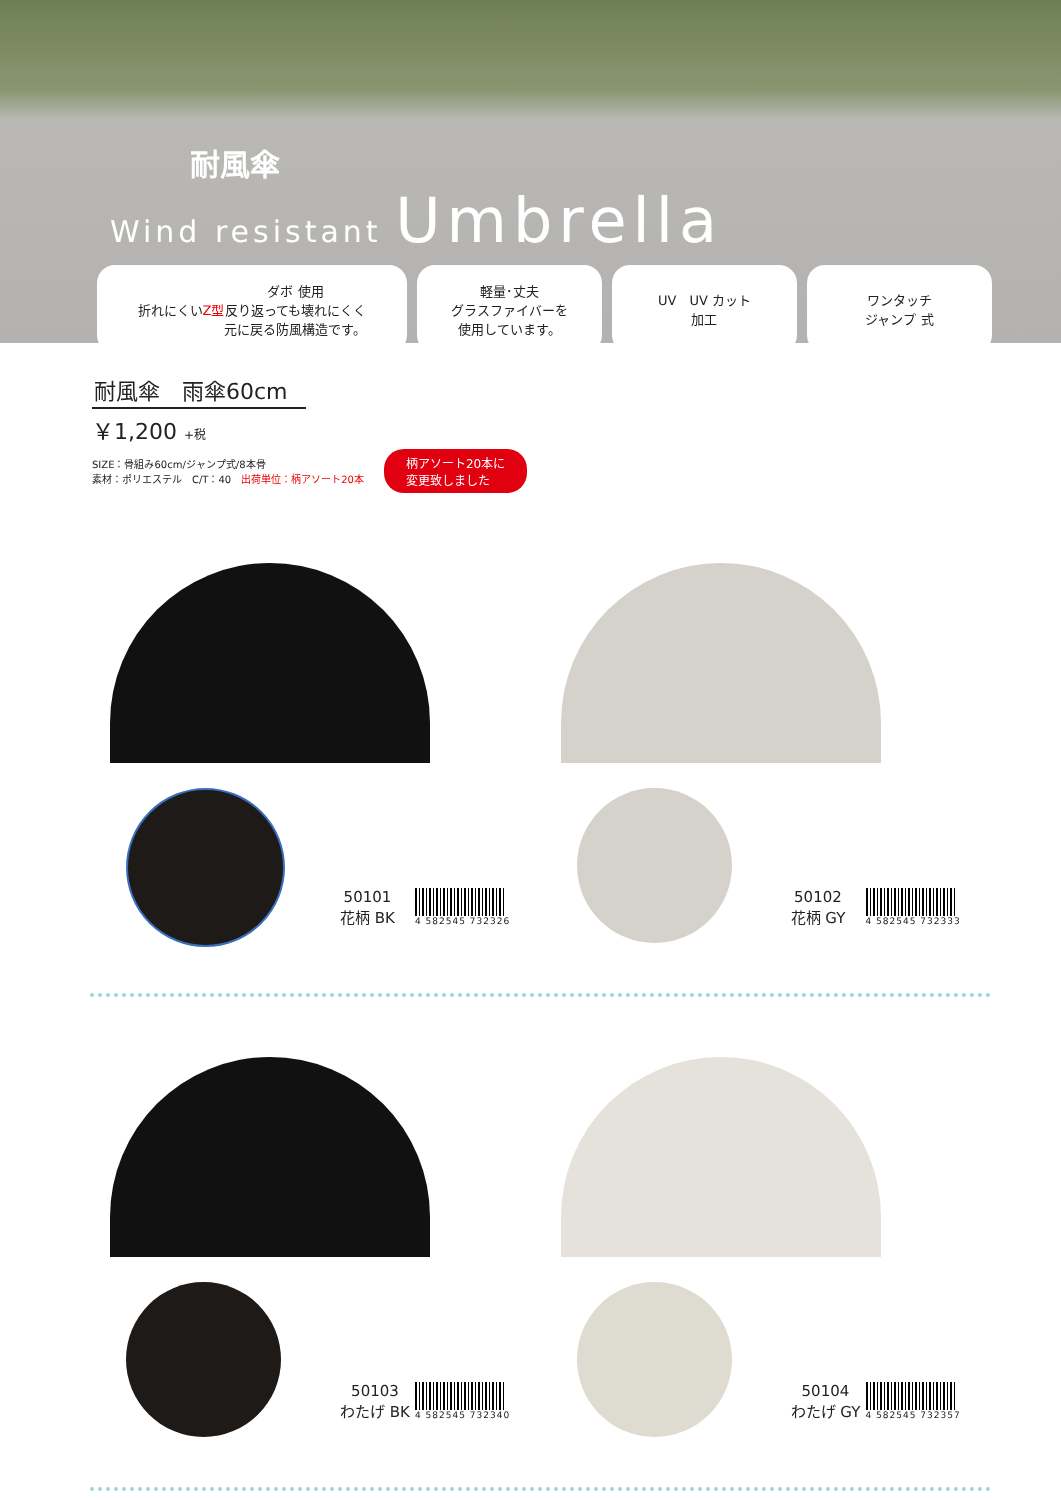耐風傘
Wind resistant Umbrella
折れにくい
Z型 ダボ 使用
反り返っても壊れにくく
元に戻る防風構造です。
軽量･丈夫
グラスファイバーを
使用しています。
UV　UV カット
加工
ワンタッチ
ジャンプ 式
耐風傘　雨傘60cm
￥1,200 +税
SIZE：骨組み60cm/ジャンプ式/8本骨
素材：ポリエステル　C/T：40　出荷単位：柄アソート20本
柄アソート20本に
変更致しました
50101
花柄 BK
4 582545 732326
50102
花柄 GY
4 582545 732333
50103
わたげ BK
4 582545 732340
50104
わたげ GY
4 582545 732357